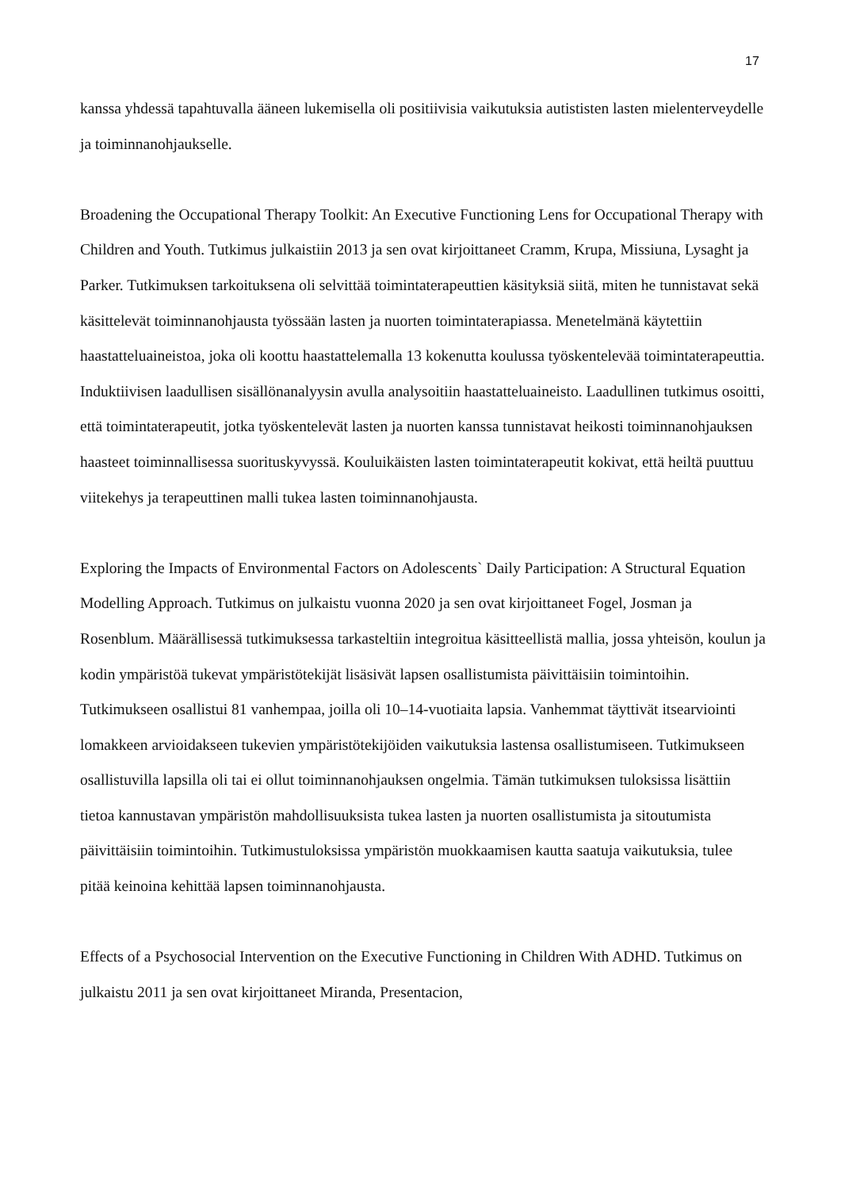17
kanssa yhdessä tapahtuvalla ääneen lukemisella oli positiivisia vaikutuksia autististen lasten mielenterveydelle ja toiminnanohjaukselle.
Broadening the Occupational Therapy Toolkit: An Executive Functioning Lens for Occupational Therapy with Children and Youth. Tutkimus julkaistiin 2013 ja sen ovat kirjoittaneet Cramm, Krupa, Missiuna, Lysaght ja Parker. Tutkimuksen tarkoituksena oli selvittää toimintaterapeuttien käsityksiä siitä, miten he tunnistavat sekä käsittelevät toiminnanohjausta työssään lasten ja nuorten toimintaterapiassa. Menetelmänä käytettiin haastatteluaineistoa, joka oli koottu haastattelemalla 13 kokenutta koulussa työskentelevää toimintaterapeuttia. Induktiivisen laadullisen sisällönanalyysin avulla analysoitiin haastatteluaineisto. Laadullinen tutkimus osoitti, että toimintaterapeutit, jotka työskentelevät lasten ja nuorten kanssa tunnistavat heikosti toiminnanohjauksen haasteet toiminnallisessa suorituskyvyssä. Kouluikäisten lasten toimintaterapeutit kokivat, että heiltä puuttuu viitekehys ja terapeuttinen malli tukea lasten toiminnanohjausta.
Exploring the Impacts of Environmental Factors on Adolescents` Daily Participation: A Structural Equation Modelling Approach. Tutkimus on julkaistu vuonna 2020 ja sen ovat kirjoittaneet Fogel, Josman ja Rosenblum. Määrällisessä tutkimuksessa tarkasteltiin integroitua käsitteellistä mallia, jossa yhteisön, koulun ja kodin ympäristöä tukevat ympäristötekijät lisäsivät lapsen osallistumista päivittäisiin toimintoihin. Tutkimukseen osallistui 81 vanhempaa, joilla oli 10–14-vuotiaita lapsia. Vanhemmat täyttivät itsearviointi lomakkeen arvioidakseen tukevien ympäristötekijöiden vaikutuksia lastensa osallistumiseen. Tutkimukseen osallistuvilla lapsilla oli tai ei ollut toiminnanohjauksen ongelmia. Tämän tutkimuksen tuloksissa lisättiin tietoa kannustavan ympäristön mahdollisuuksista tukea lasten ja nuorten osallistumista ja sitoutumista päivittäisiin toimintoihin. Tutkimustuloksissa ympäristön muokkaamisen kautta saatuja vaikutuksia, tulee pitää keinoina kehittää lapsen toiminnanohjausta.
Effects of a Psychosocial Intervention on the Executive Functioning in Children With ADHD. Tutkimus on julkaistu 2011 ja sen ovat kirjoittaneet Miranda, Presentacion,